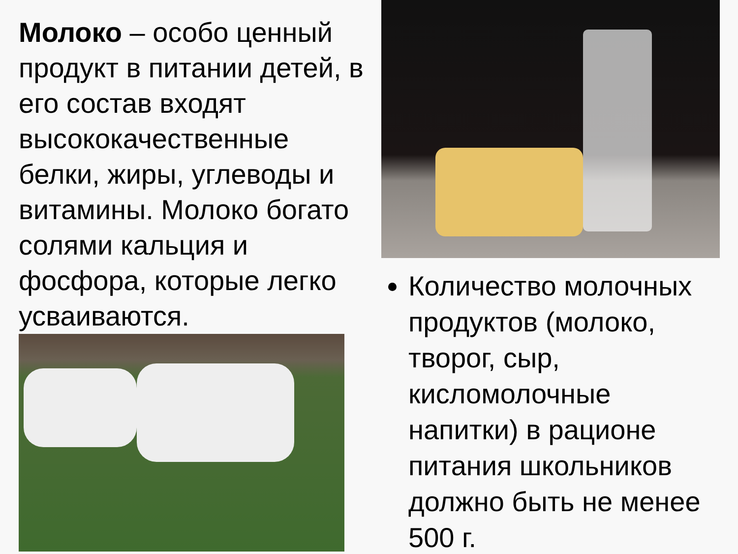Молоко – особо ценный продукт в питании детей, в его состав входят высококачественные белки, жиры, углеводы и витамины. Молоко богато солями кальция и фосфора, которые легко усваиваются.
Количество молочных продуктов (молоко, творог, сыр, кисломолочные напитки) в рационе питания школьников должно быть не менее 500 г.